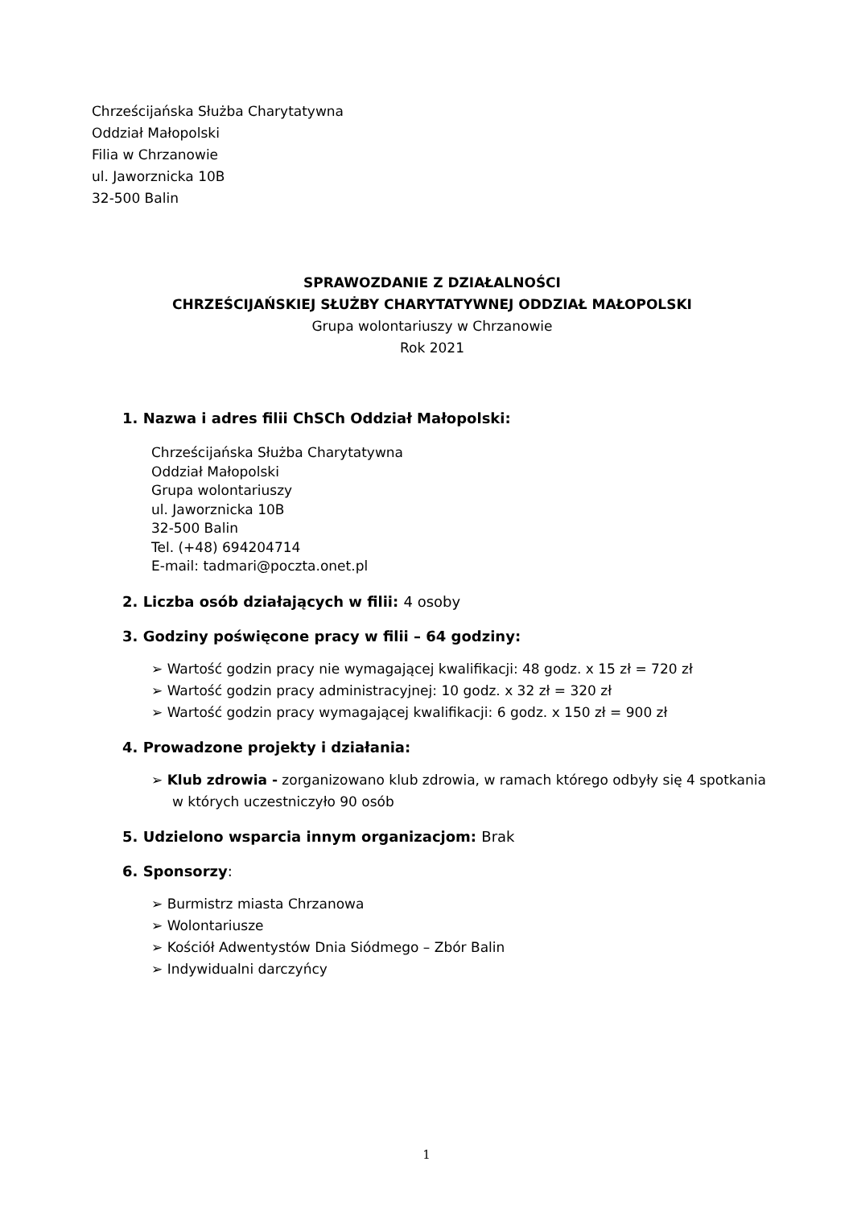Chrześcijańska Służba Charytatywna
Oddział Małopolski
Filia w Chrzanowie
ul. Jaworznicka 10B
32-500 Balin
SPRAWOZDANIE Z DZIAŁALNOŚCI
CHRZEŚCIJAŃSKIEJ SŁUŻBY CHARYTATYWNEJ ODDZIAŁ MAŁOPOLSKI
Grupa wolontariuszy w Chrzanowie
Rok 2021
1. Nazwa i adres filii ChSCh Oddział Małopolski:
Chrześcijańska Służba Charytatywna
Oddział Małopolski
Grupa wolontariuszy
ul. Jaworznicka 10B
32-500 Balin
Tel. (+48) 694204714
E-mail: tadmari@poczta.onet.pl
2. Liczba osób działających w filii: 4 osoby
3. Godziny poświęcone pracy w filii – 64 godziny:
➢ Wartość godzin pracy nie wymagającej kwalifikacji: 48 godz. x 15 zł = 720 zł
➢ Wartość godzin pracy administracyjnej: 10 godz. x 32 zł = 320 zł
➢ Wartość godzin pracy wymagającej kwalifikacji: 6 godz. x 150 zł = 900 zł
4. Prowadzone projekty i działania:
➢ Klub zdrowia - zorganizowano klub zdrowia, w ramach którego odbyły się 4 spotkania w których uczestniczyło 90 osób
5. Udzielono wsparcia innym organizacjom: Brak
6. Sponsorzy:
➢ Burmistrz miasta Chrzanowa
➢ Wolontariusze
➢ Kościół Adwentystów Dnia Siódmego – Zbór Balin
➢ Indywidualni darczyńcy
1